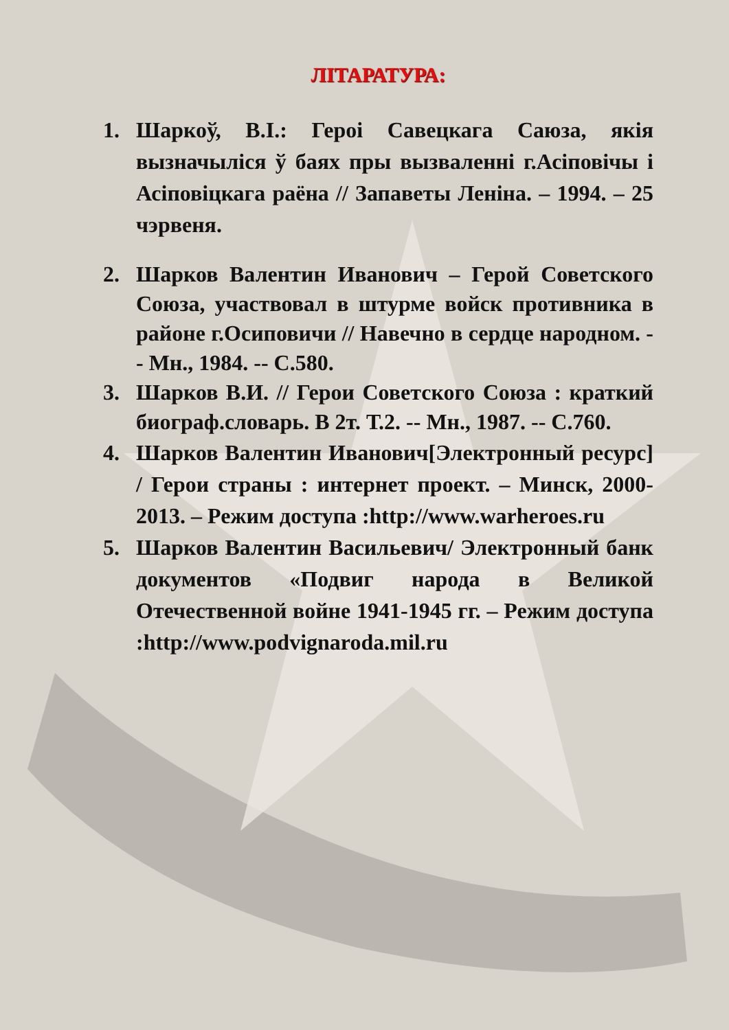ЛІТАРАТУРА:
1. Шаркоў, В.І.: Героі Савецкага Саюза, якія вызначыліся ў баях пры вызваленні г.Асіповічы і Асіповіцкага раёна // Запаветы Леніна. – 1994. – 25 чэрвеня.
2. Шарков Валентин Иванович – Герой Советского Союза, участвовал в штурме войск противника в районе г.Осиповичи // Навечно в сердце народном. -- Мн., 1984. -- С.580.
3. Шарков В.И. // Герои Советского Союза : краткий биограф.словарь. В 2т. Т.2. -- Мн., 1987. -- С.760.
4. Шарков Валентин Иванович[Электронный ресурс] / Герои страны : интернет проект. – Минск, 2000-2013. – Режим доступа :http://www.warheroes.ru
5. Шарков Валентин Васильевич/ Электронный банк документов «Подвиг народа в Великой Отечественной войне 1941-1945 гг. – Режим доступа :http://www.podvignaroda.mil.ru